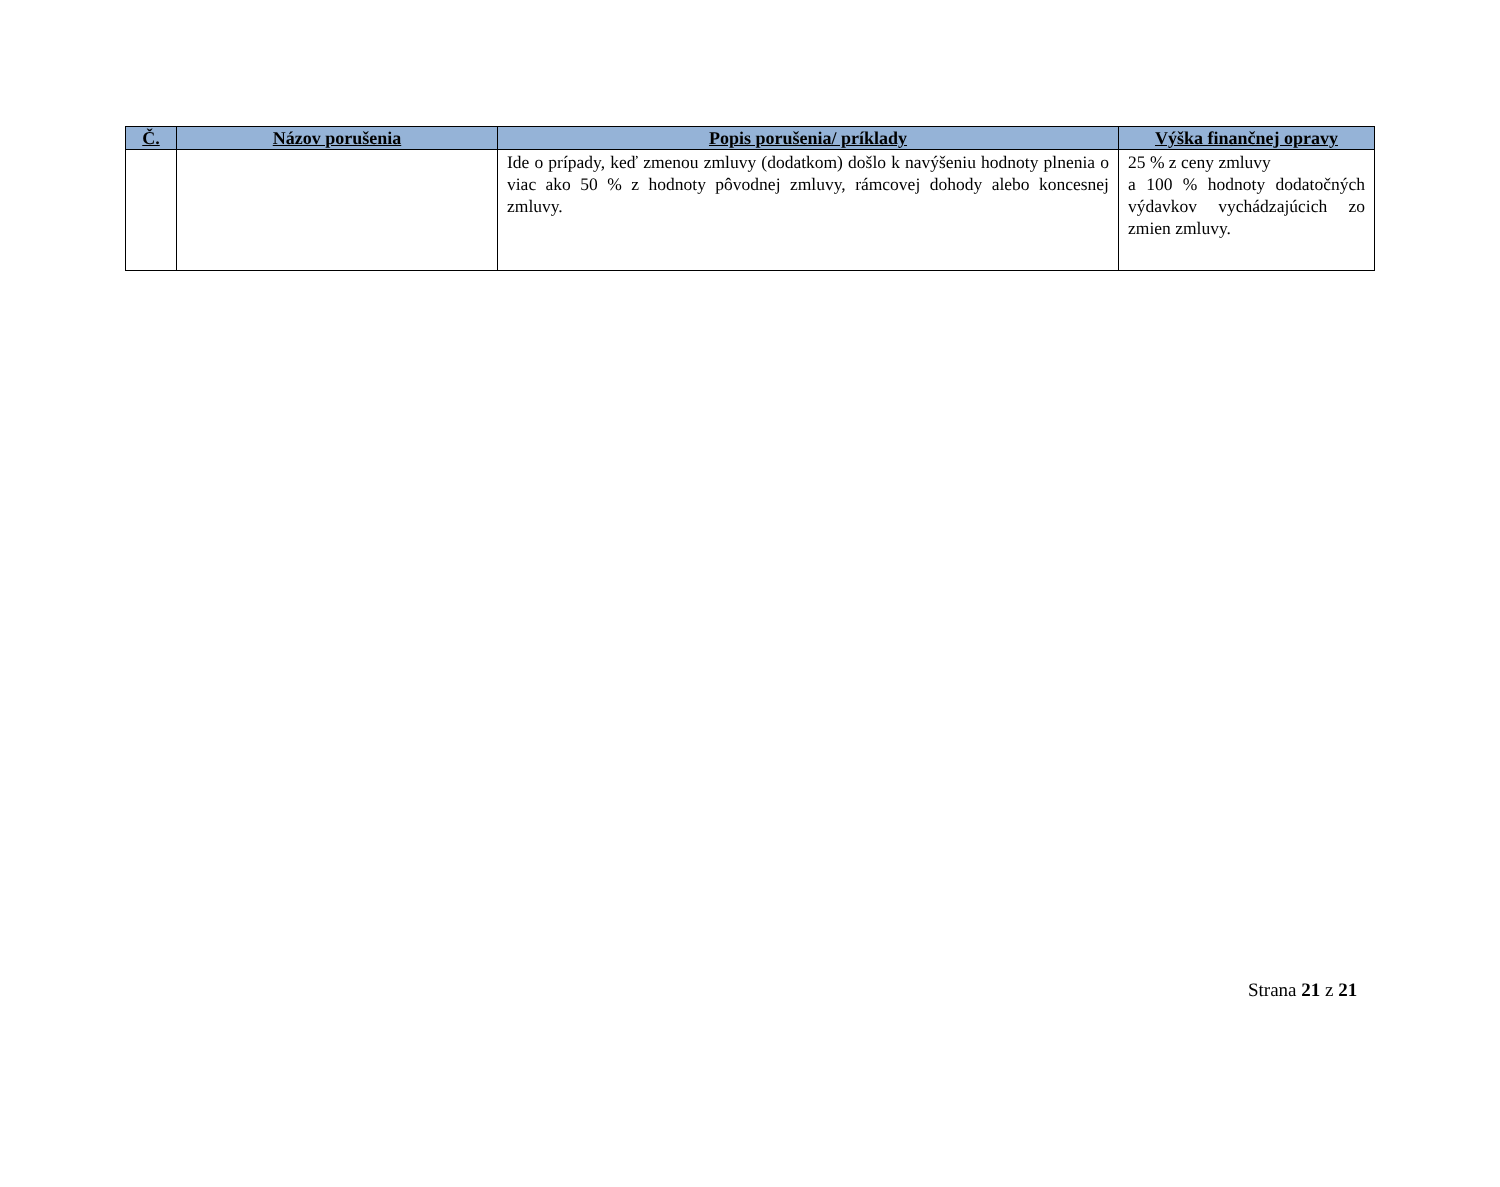| Č. | Názov porušenia | Popis porušenia/ príklady | Výška finančnej opravy |
| --- | --- | --- | --- |
| | | Ide o prípady, keď zmenou zmluvy (dodatkom) došlo k navýšeniu hodnoty plnenia o viac ako 50 % z hodnoty pôvodnej zmluvy, rámcovej dohody alebo koncesnej zmluvy. | 25 % z ceny zmluvy a 100 % hodnoty dodatočných výdavkov vychádzajúcich zo zmien zmluvy. |
Strana 21 z 21